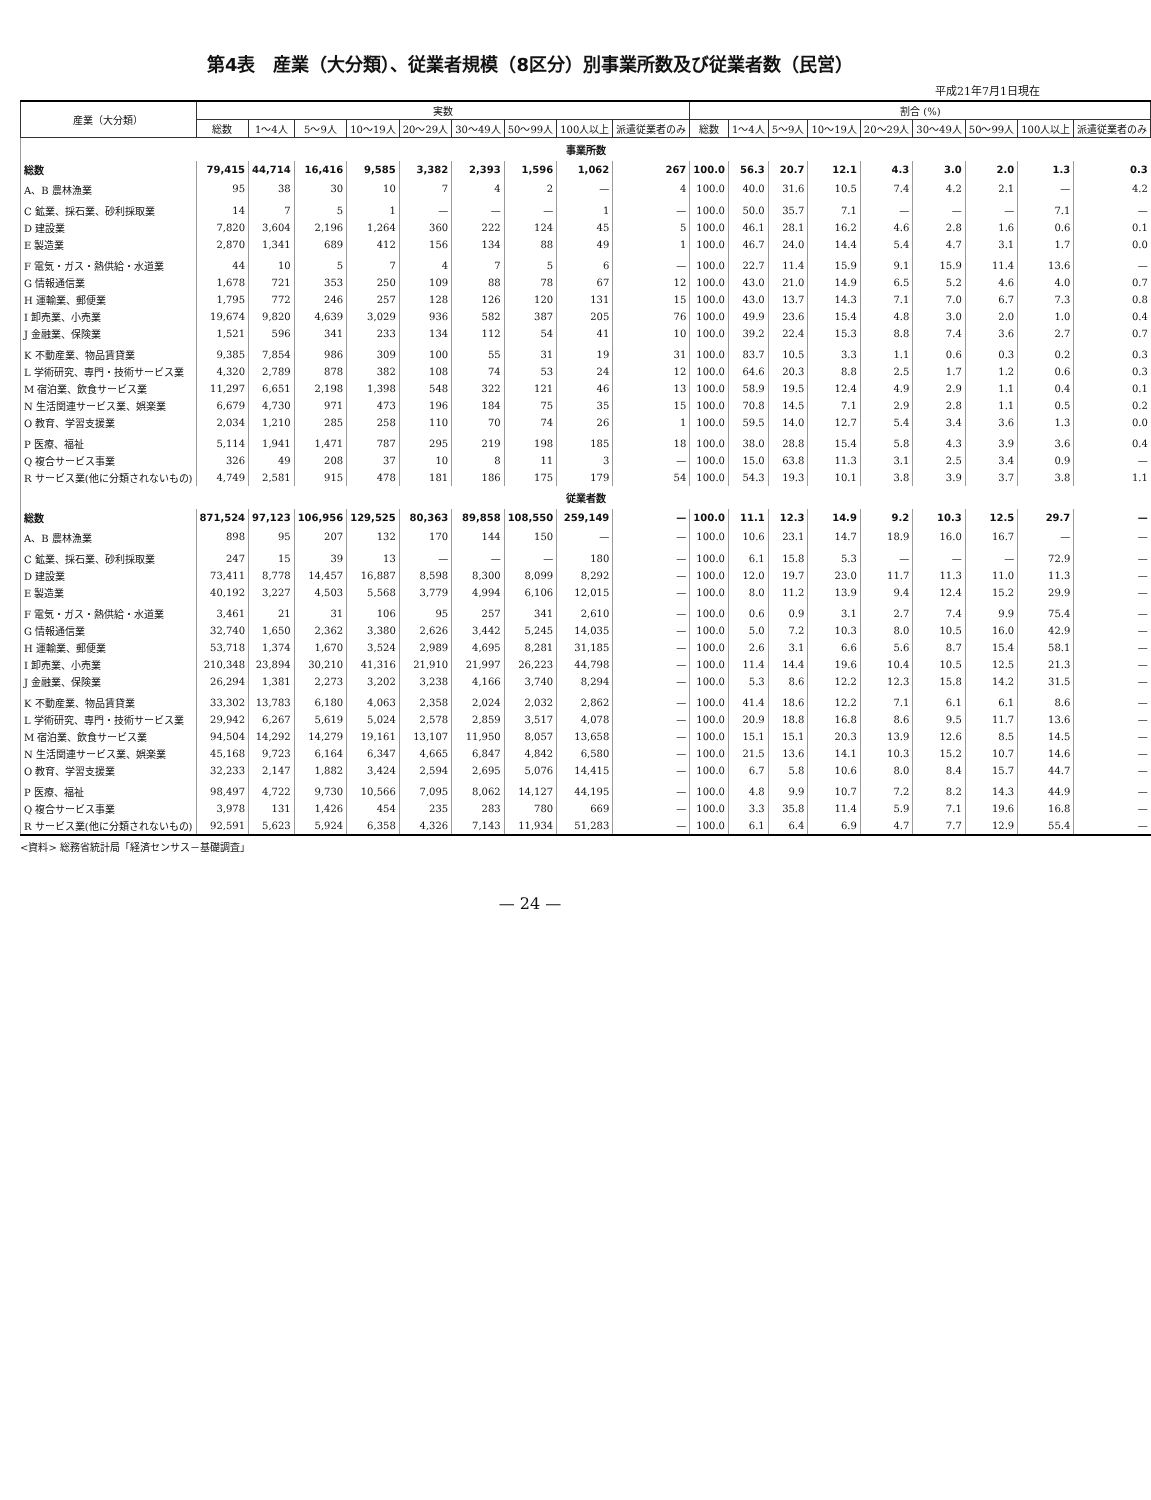第4表　産業（大分類）、従業者規模（8区分）別事業所数及び従業者数（民営）
平成21年7月1日現在
| 産業（大分類） | 実数 | | | | | | | | | 割合 (%) | | | | | | | | |
| --- | --- | --- | --- | --- | --- | --- | --- | --- | --- | --- | --- | --- | --- | --- | --- | --- | --- | --- |
| | 総数 | 1～4人 | 5～9人 | 10～19人 | 20～29人 | 30～49人 | 50～99人 | 100人以上 | 派遣従業者のみ | 総数 | 1～4人 | 5～9人 | 10～19人 | 20～29人 | 30～49人 | 50～99人 | 100人以上 | 派遣従業者のみ |
| 事業所数 | | | | | | | | | | | | | | | | | | |
| 総数 | 79,415 | 44,714 | 16,416 | 9,585 | 3,382 | 2,393 | 1,596 | 1,062 | 267 | 100.0 | 56.3 | 20.7 | 12.1 | 4.3 | 3.0 | 2.0 | 1.3 | 0.3 |
| A、B 農林漁業 | 95 | 38 | 30 | 10 | 7 | 4 | 2 | — | 4 | 100.0 | 40.0 | 31.6 | 10.5 | 7.4 | 4.2 | 2.1 | — | 4.2 |
| C 鉱業、採石業、砂利採取業 | 14 | 7 | 5 | 1 | — | — | — | 1 | — | 100.0 | 50.0 | 35.7 | 7.1 | — | — | — | 7.1 | — |
| D 建設業 | 7,820 | 3,604 | 2,196 | 1,264 | 360 | 222 | 124 | 45 | 5 | 100.0 | 46.1 | 28.1 | 16.2 | 4.6 | 2.8 | 1.6 | 0.6 | 0.1 |
| E 製造業 | 2,870 | 1,341 | 689 | 412 | 156 | 134 | 88 | 49 | 1 | 100.0 | 46.7 | 24.0 | 14.4 | 5.4 | 4.7 | 3.1 | 1.7 | 0.0 |
| F 電気・ガス・熱供給・水道業 | 44 | 10 | 5 | 7 | 4 | 7 | 5 | 6 | — | 100.0 | 22.7 | 11.4 | 15.9 | 9.1 | 15.9 | 11.4 | 13.6 | — |
| G 情報通信業 | 1,678 | 721 | 353 | 250 | 109 | 88 | 78 | 67 | 12 | 100.0 | 43.0 | 21.0 | 14.9 | 6.5 | 5.2 | 4.6 | 4.0 | 0.7 |
| H 運輸業、郵便業 | 1,795 | 772 | 246 | 257 | 128 | 126 | 120 | 131 | 15 | 100.0 | 43.0 | 13.7 | 14.3 | 7.1 | 7.0 | 6.7 | 7.3 | 0.8 |
| I 卸売業、小売業 | 19,674 | 9,820 | 4,639 | 3,029 | 936 | 582 | 387 | 205 | 76 | 100.0 | 49.9 | 23.6 | 15.4 | 4.8 | 3.0 | 2.0 | 1.0 | 0.4 |
| J 金融業、保険業 | 1,521 | 596 | 341 | 233 | 134 | 112 | 54 | 41 | 10 | 100.0 | 39.2 | 22.4 | 15.3 | 8.8 | 7.4 | 3.6 | 2.7 | 0.7 |
| K 不動産業、物品賃貸業 | 9,385 | 7,854 | 986 | 309 | 100 | 55 | 31 | 19 | 31 | 100.0 | 83.7 | 10.5 | 3.3 | 1.1 | 0.6 | 0.3 | 0.2 | 0.3 |
| L 学術研究、専門・技術サービス業 | 4,320 | 2,789 | 878 | 382 | 108 | 74 | 53 | 24 | 12 | 100.0 | 64.6 | 20.3 | 8.8 | 2.5 | 1.7 | 1.2 | 0.6 | 0.3 |
| M 宿泊業、飲食サービス業 | 11,297 | 6,651 | 2,198 | 1,398 | 548 | 322 | 121 | 46 | 13 | 100.0 | 58.9 | 19.5 | 12.4 | 4.9 | 2.9 | 1.1 | 0.4 | 0.1 |
| N 生活関連サービス業、娯楽業 | 6,679 | 4,730 | 971 | 473 | 196 | 184 | 75 | 35 | 15 | 100.0 | 70.8 | 14.5 | 7.1 | 2.9 | 2.8 | 1.1 | 0.5 | 0.2 |
| O 教育、学習支援業 | 2,034 | 1,210 | 285 | 258 | 110 | 70 | 74 | 26 | 1 | 100.0 | 59.5 | 14.0 | 12.7 | 5.4 | 3.4 | 3.6 | 1.3 | 0.0 |
| P 医療、福祉 | 5,114 | 1,941 | 1,471 | 787 | 295 | 219 | 198 | 185 | 18 | 100.0 | 38.0 | 28.8 | 15.4 | 5.8 | 4.3 | 3.9 | 3.6 | 0.4 |
| Q 複合サービス事業 | 326 | 49 | 208 | 37 | 10 | 8 | 11 | 3 | — | 100.0 | 15.0 | 63.8 | 11.3 | 3.1 | 2.5 | 3.4 | 0.9 | — |
| R サービス業(他に分類されないもの) | 4,749 | 2,581 | 915 | 478 | 181 | 186 | 175 | 179 | 54 | 100.0 | 54.3 | 19.3 | 10.1 | 3.8 | 3.9 | 3.7 | 3.8 | 1.1 |
| 従業者数 | | | | | | | | | | | | | | | | | | |
| 総数 | 871,524 | 97,123 | 106,956 | 129,525 | 80,363 | 89,858 | 108,550 | 259,149 | — | 100.0 | 11.1 | 12.3 | 14.9 | 9.2 | 10.3 | 12.5 | 29.7 | — |
| A、B 農林漁業 | 898 | 95 | 207 | 132 | 170 | 144 | 150 | — | — | 100.0 | 10.6 | 23.1 | 14.7 | 18.9 | 16.0 | 16.7 | — | — |
| C 鉱業、採石業、砂利採取業 | 247 | 15 | 39 | 13 | — | — | — | 180 | — | 100.0 | 6.1 | 15.8 | 5.3 | — | — | — | 72.9 | — |
| D 建設業 | 73,411 | 8,778 | 14,457 | 16,887 | 8,598 | 8,300 | 8,099 | 8,292 | — | 100.0 | 12.0 | 19.7 | 23.0 | 11.7 | 11.3 | 11.0 | 11.3 | — |
| E 製造業 | 40,192 | 3,227 | 4,503 | 5,568 | 3,779 | 4,994 | 6,106 | 12,015 | — | 100.0 | 8.0 | 11.2 | 13.9 | 9.4 | 12.4 | 15.2 | 29.9 | — |
| F 電気・ガス・熱供給・水道業 | 3,461 | 21 | 31 | 106 | 95 | 257 | 341 | 2,610 | — | 100.0 | 0.6 | 0.9 | 3.1 | 2.7 | 7.4 | 9.9 | 75.4 | — |
| G 情報通信業 | 32,740 | 1,650 | 2,362 | 3,380 | 2,626 | 3,442 | 5,245 | 14,035 | — | 100.0 | 5.0 | 7.2 | 10.3 | 8.0 | 10.5 | 16.0 | 42.9 | — |
| H 運輸業、郵便業 | 53,718 | 1,374 | 1,670 | 3,524 | 2,989 | 4,695 | 8,281 | 31,185 | — | 100.0 | 2.6 | 3.1 | 6.6 | 5.6 | 8.7 | 15.4 | 58.1 | — |
| I 卸売業、小売業 | 210,348 | 23,894 | 30,210 | 41,316 | 21,910 | 21,997 | 26,223 | 44,798 | — | 100.0 | 11.4 | 14.4 | 19.6 | 10.4 | 10.5 | 12.5 | 21.3 | — |
| J 金融業、保険業 | 26,294 | 1,381 | 2,273 | 3,202 | 3,238 | 4,166 | 3,740 | 8,294 | — | 100.0 | 5.3 | 8.6 | 12.2 | 12.3 | 15.8 | 14.2 | 31.5 | — |
| K 不動産業、物品賃貸業 | 33,302 | 13,783 | 6,180 | 4,063 | 2,358 | 2,024 | 2,032 | 2,862 | — | 100.0 | 41.4 | 18.6 | 12.2 | 7.1 | 6.1 | 6.1 | 8.6 | — |
| L 学術研究、専門・技術サービス業 | 29,942 | 6,267 | 5,619 | 5,024 | 2,578 | 2,859 | 3,517 | 4,078 | — | 100.0 | 20.9 | 18.8 | 16.8 | 8.6 | 9.5 | 11.7 | 13.6 | — |
| M 宿泊業、飲食サービス業 | 94,504 | 14,292 | 14,279 | 19,161 | 13,107 | 11,950 | 8,057 | 13,658 | — | 100.0 | 15.1 | 15.1 | 20.3 | 13.9 | 12.6 | 8.5 | 14.5 | — |
| N 生活関連サービス業、娯楽業 | 45,168 | 9,723 | 6,164 | 6,347 | 4,665 | 6,847 | 4,842 | 6,580 | — | 100.0 | 21.5 | 13.6 | 14.1 | 10.3 | 15.2 | 10.7 | 14.6 | — |
| O 教育、学習支援業 | 32,233 | 2,147 | 1,882 | 3,424 | 2,594 | 2,695 | 5,076 | 14,415 | — | 100.0 | 6.7 | 5.8 | 10.6 | 8.0 | 8.4 | 15.7 | 44.7 | — |
| P 医療、福祉 | 98,497 | 4,722 | 9,730 | 10,566 | 7,095 | 8,062 | 14,127 | 44,195 | — | 100.0 | 4.8 | 9.9 | 10.7 | 7.2 | 8.2 | 14.3 | 44.9 | — |
| Q 複合サービス事業 | 3,978 | 131 | 1,426 | 454 | 235 | 283 | 780 | 669 | — | 100.0 | 3.3 | 35.8 | 11.4 | 5.9 | 7.1 | 19.6 | 16.8 | — |
| R サービス業(他に分類されないもの) | 92,591 | 5,623 | 5,924 | 6,358 | 4,326 | 7,143 | 11,934 | 51,283 | — | 100.0 | 6.1 | 6.4 | 6.9 | 4.7 | 7.7 | 12.9 | 55.4 | — |
<資料> 総務省統計局「経済センサス－基礎調査」
— 24 —